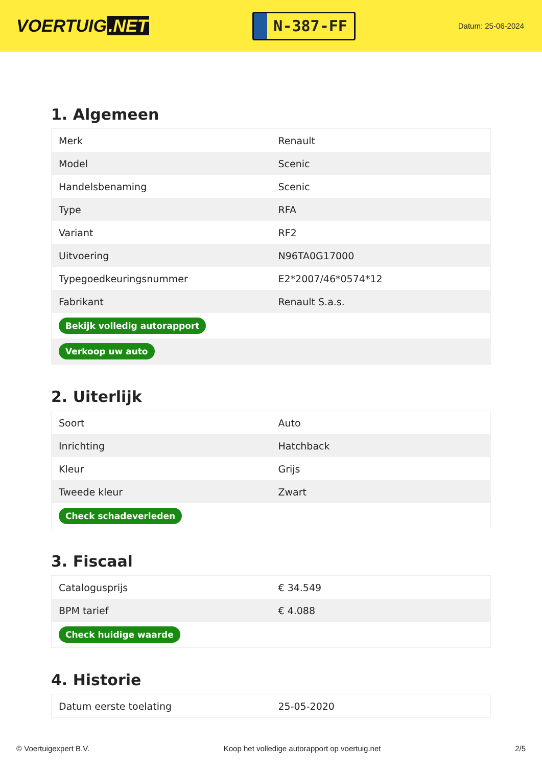VOERTUIG.NET
N-387-FF
Datum: 25-06-2024
1. Algemeen
| Merk | Renault |
| Model | Scenic |
| Handelsbenaming | Scenic |
| Type | RFA |
| Variant | RF2 |
| Uitvoering | N96TA0G17000 |
| Typegoedkeuringsnummer | E2*2007/46*0574*12 |
| Fabrikant | Renault S.a.s. |
| Bekijk volledig autorapport | |
| Verkoop uw auto | |
2. Uiterlijk
| Soort | Auto |
| Inrichting | Hatchback |
| Kleur | Grijs |
| Tweede kleur | Zwart |
| Check schadeverleden | |
3. Fiscaal
| Catalogusprijs | € 34.549 |
| BPM tarief | € 4.088 |
| Check huidige waarde | |
4. Historie
| Datum eerste toelating | 25-05-2020 |
© Voertuigexpert B.V. Koop het volledige autorapport op voertuig.net 2/5